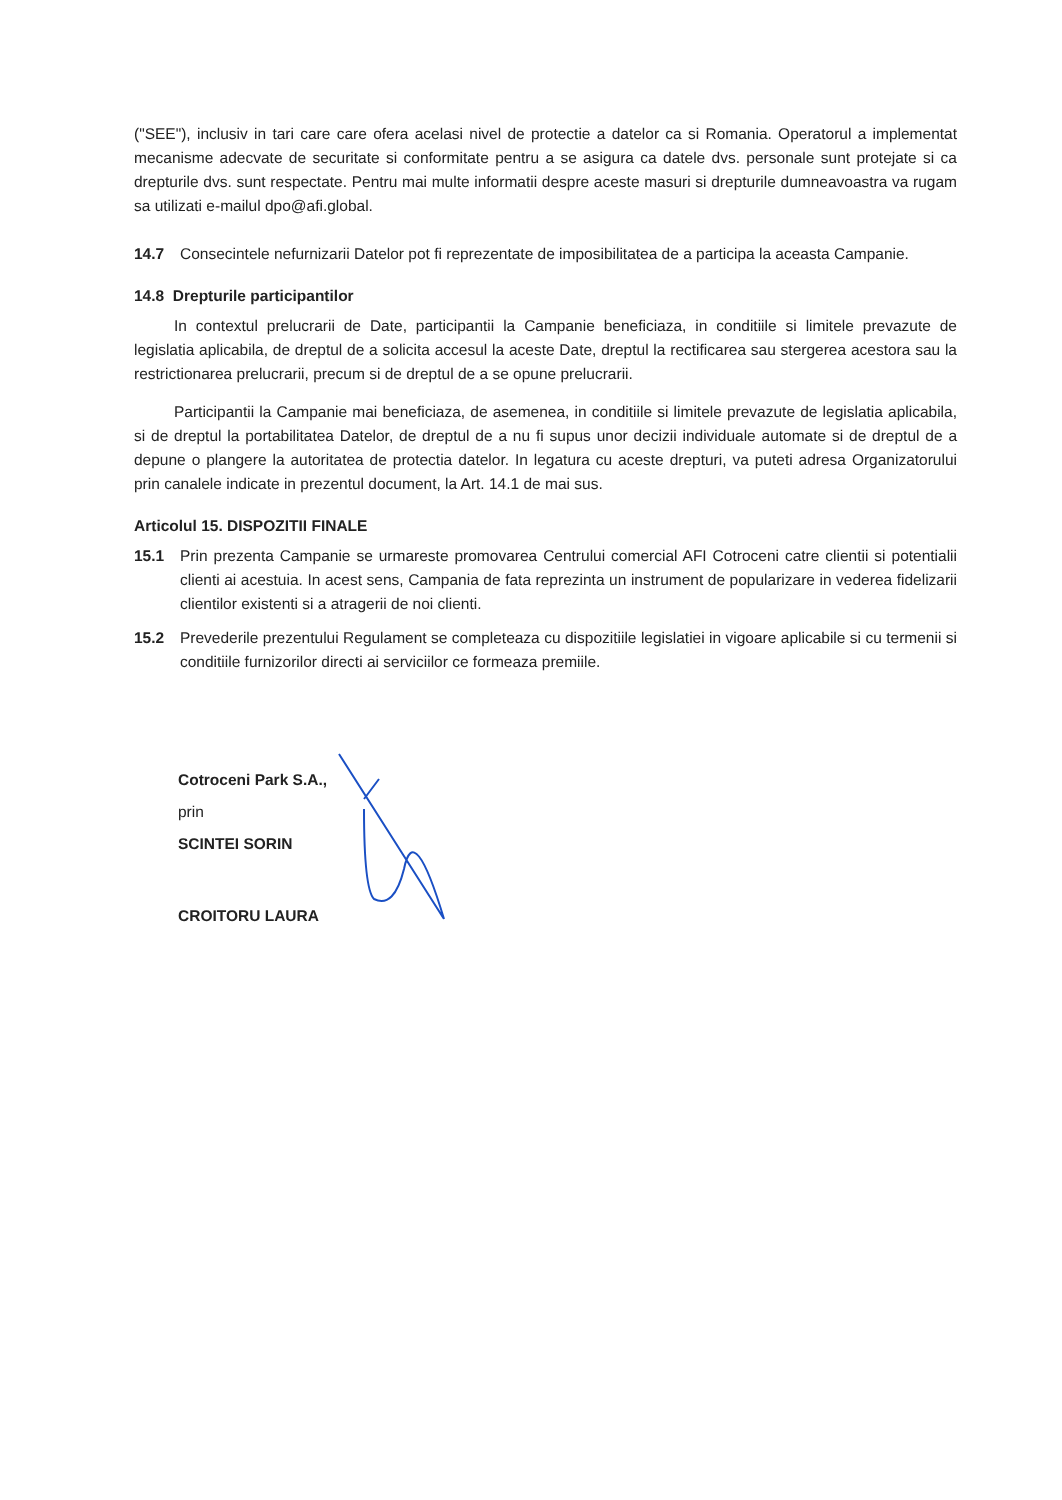("SEE"), inclusiv in tari care care ofera acelasi nivel de protectie a datelor ca si Romania. Operatorul a implementat mecanisme adecvate de securitate si conformitate pentru a se asigura ca datele dvs. personale sunt protejate si ca drepturile dvs. sunt respectate. Pentru mai multe informatii despre aceste masuri si drepturile dumneavoastra va rugam sa utilizati e-mailul dpo@afi.global.
14.7 Consecintele nefurnizarii Datelor pot fi reprezentate de imposibilitatea de a participa la aceasta Campanie.
14.8 Drepturile participantilor
In contextul prelucrarii de Date, participantii la Campanie beneficiaza, in conditiile si limitele prevazute de legislatia aplicabila, de dreptul de a solicita accesul la aceste Date, dreptul la rectificarea sau stergerea acestora sau la restrictionarea prelucrarii, precum si de dreptul de a se opune prelucrarii.
Participantii la Campanie mai beneficiaza, de asemenea, in conditiile si limitele prevazute de legislatia aplicabila, si de dreptul la portabilitatea Datelor, de dreptul de a nu fi supus unor decizii individuale automate si de dreptul de a depune o plangere la autoritatea de protectia datelor. In legatura cu aceste drepturi, va puteti adresa Organizatorului prin canalele indicate in prezentul document, la Art. 14.1 de mai sus.
Articolul 15. DISPOZITII FINALE
15.1 Prin prezenta Campanie se urmareste promovarea Centrului comercial AFI Cotroceni catre clientii si potentialii clienti ai acestuia. In acest sens, Campania de fata reprezinta un instrument de popularizare in vederea fidelizarii clientilor existenti si a atragerii de noi clienti.
15.2 Prevederile prezentului Regulament se completeaza cu dispozitiile legislatiei in vigoare aplicabile si cu termenii si conditiile furnizorilor directi ai serviciilor ce formeaza premiile.
Cotroceni Park S.A.,
prin
SCINTEI SORIN
CROITORU LAURA